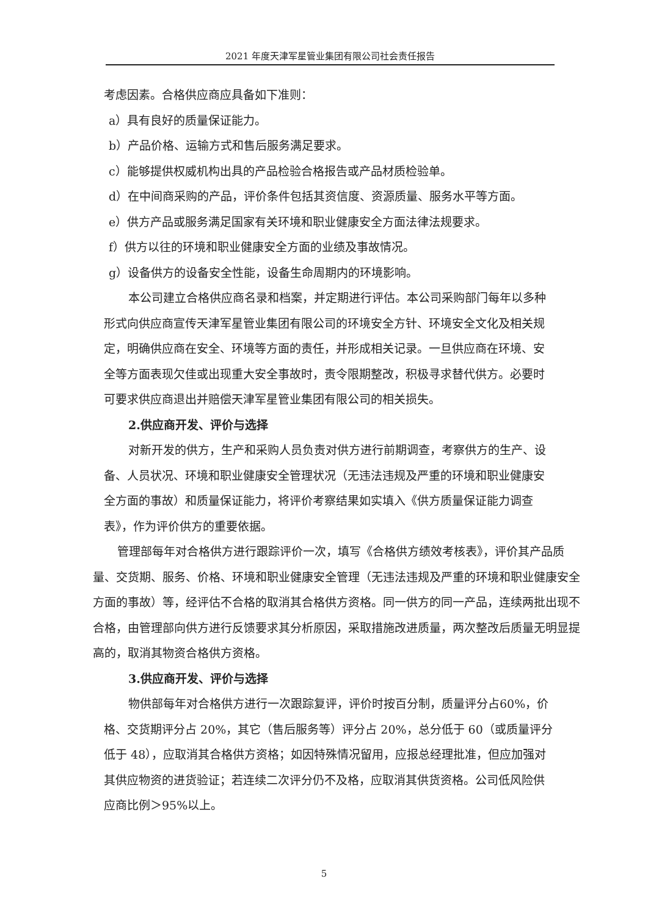2021 年度天津军星管业集团有限公司社会责任报告
考虑因素。合格供应商应具备如下准则：
a）具有良好的质量保证能力。
b）产品价格、运输方式和售后服务满足要求。
c）能够提供权威机构出具的产品检验合格报告或产品材质检验单。
d）在中间商采购的产品，评价条件包括其资信度、资源质量、服务水平等方面。
e）供方产品或服务满足国家有关环境和职业健康安全方面法律法规要求。
f）供方以往的环境和职业健康安全方面的业绩及事故情况。
g）设备供方的设备安全性能，设备生命周期内的环境影响。
本公司建立合格供应商名录和档案，并定期进行评估。本公司采购部门每年以多种形式向供应商宣传天津军星管业集团有限公司的环境安全方针、环境安全文化及相关规定，明确供应商在安全、环境等方面的责任，并形成相关记录。一旦供应商在环境、安全等方面表现欠佳或出现重大安全事故时，责令限期整改，积极寻求替代供方。必要时可要求供应商退出并赔偿天津军星管业集团有限公司的相关损失。
2.供应商开发、评价与选择
对新开发的供方，生产和采购人员负责对供方进行前期调查，考察供方的生产、设备、人员状况、环境和职业健康安全管理状况（无违法违规及严重的环境和职业健康安全方面的事故）和质量保证能力，将评价考察结果如实填入《供方质量保证能力调查表》，作为评价供方的重要依据。
管理部每年对合格供方进行跟踪评价一次，填写《合格供方绩效考核表》，评价其产品质量、交货期、服务、价格、环境和职业健康安全管理（无违法违规及严重的环境和职业健康安全方面的事故）等，经评估不合格的取消其合格供方资格。同一供方的同一产品，连续两批出现不合格，由管理部向供方进行反馈要求其分析原因，采取措施改进质量，两次整改后质量无明显提高的，取消其物资合格供方资格。
3.供应商开发、评价与选择
物供部每年对合格供方进行一次跟踪复评，评价时按百分制，质量评分占60%，价格、交货期评分占 20%，其它（售后服务等）评分占 20%，总分低于 60（或质量评分低于 48），应取消其合格供方资格；如因特殊情况留用，应报总经理批准，但应加强对其供应物资的进货验证；若连续二次评分仍不及格，应取消其供货资格。公司低风险供应商比例＞95%以上。
5